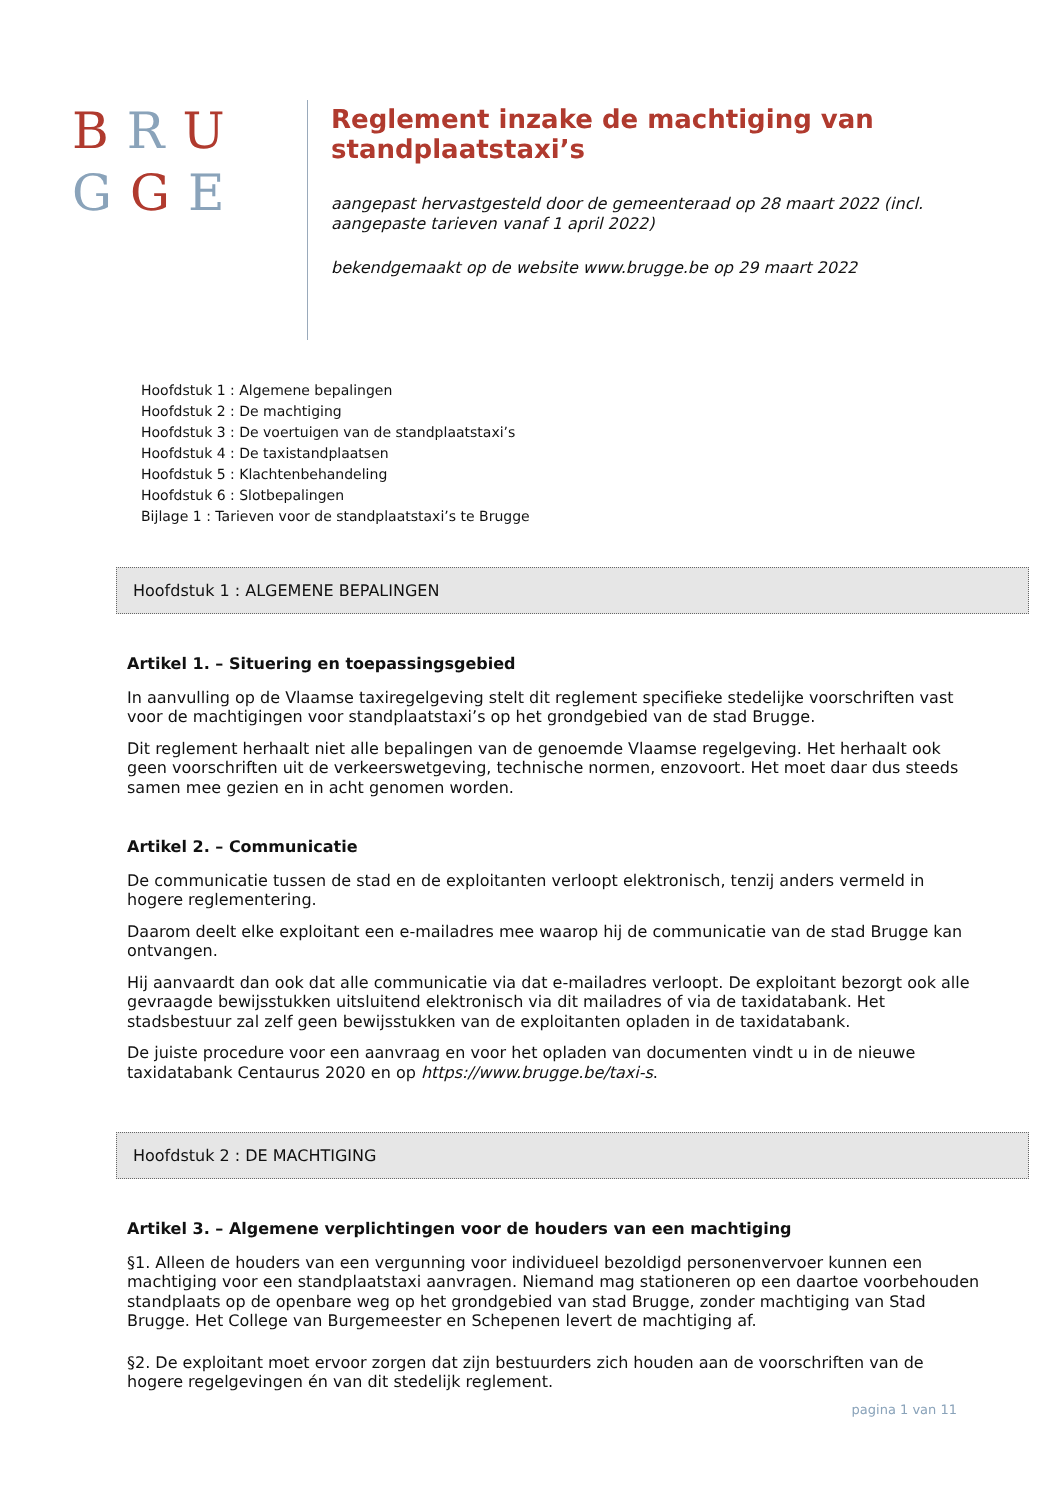BRU
GGE
Reglement inzake de machtiging van standplaatstaxi’s
aangepast hervastgesteld door de gemeenteraad op 28 maart 2022 (incl. aangepaste tarieven vanaf 1 april 2022)
bekendgemaakt op de website www.brugge.be op 29 maart 2022
Hoofdstuk 1 : Algemene bepalingen
Hoofdstuk 2 : De machtiging
Hoofdstuk 3 : De voertuigen van de standplaatstaxi’s
Hoofdstuk 4 : De taxistandplaatsen
Hoofdstuk 5 : Klachtenbehandeling
Hoofdstuk 6 : Slotbepalingen
Bijlage 1 : Tarieven voor de standplaatstaxi’s te Brugge
Hoofdstuk 1 : ALGEMENE BEPALINGEN
Artikel 1. – Situering en toepassingsgebied
In aanvulling op de Vlaamse taxiregelgeving stelt dit reglement specifieke stedelijke voorschriften vast voor de machtigingen voor standplaatstaxi’s op het grondgebied van de stad Brugge.
Dit reglement herhaalt niet alle bepalingen van de genoemde Vlaamse regelgeving. Het herhaalt ook geen voorschriften uit de verkeerswetgeving, technische normen, enzovoort. Het moet daar dus steeds samen mee gezien en in acht genomen worden.
Artikel 2. – Communicatie
De communicatie tussen de stad en de exploitanten verloopt elektronisch, tenzij anders vermeld in hogere reglementering.
Daarom deelt elke exploitant een e-mailadres mee waarop hij de communicatie van de stad Brugge kan ontvangen.
Hij aanvaardt dan ook dat alle communicatie via dat e-mailadres verloopt. De exploitant bezorgt ook alle gevraagde bewijsstukken uitsluitend elektronisch via dit mailadres of via de taxidatabank. Het stadsbestuur zal zelf geen bewijsstukken van de exploitanten opladen in de taxidatabank.
De juiste procedure voor een aanvraag en voor het opladen van documenten vindt u in de nieuwe taxidatabank Centaurus 2020 en op https://www.brugge.be/taxi-s.
Hoofdstuk 2 : DE MACHTIGING
Artikel 3. – Algemene verplichtingen voor de houders van een machtiging
§1. Alleen de houders van een vergunning voor individueel bezoldigd personenvervoer kunnen een machtiging voor een standplaatstaxi aanvragen. Niemand mag stationeren op een daartoe voorbehouden standplaats op de openbare weg op het grondgebied van stad Brugge, zonder machtiging van Stad Brugge. Het College van Burgemeester en Schepenen levert de machtiging af.
§2. De exploitant moet ervoor zorgen dat zijn bestuurders zich houden aan de voorschriften van de hogere regelgevingen én van dit stedelijk reglement.
pagina 1 van 11